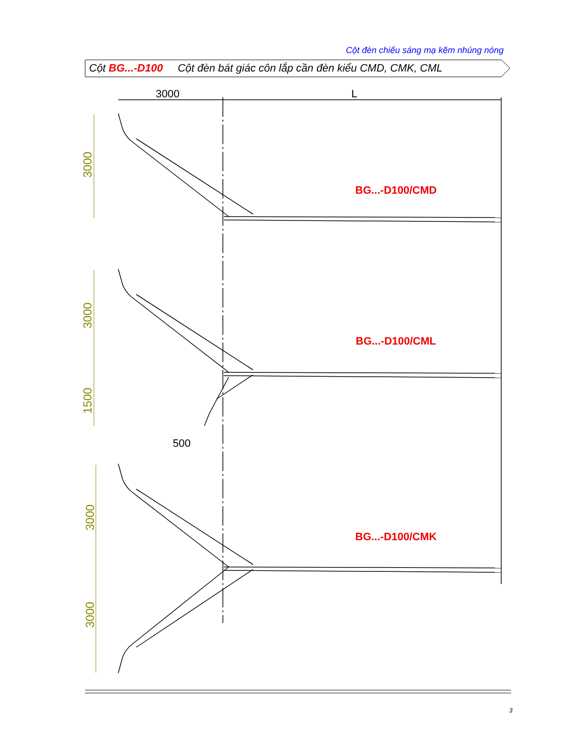Cột đèn chiếu sáng mạ kẽm nhúng nóng
3000
3000
1500
3000
3000
3000
L
500
BG...-D100/CMD
BG...-D100/CML
BG...-D100/CMK
Cột BG...-D100 Cột đèn bát giác côn lắp cần đèn kiểu CMD, CMK, CML
3